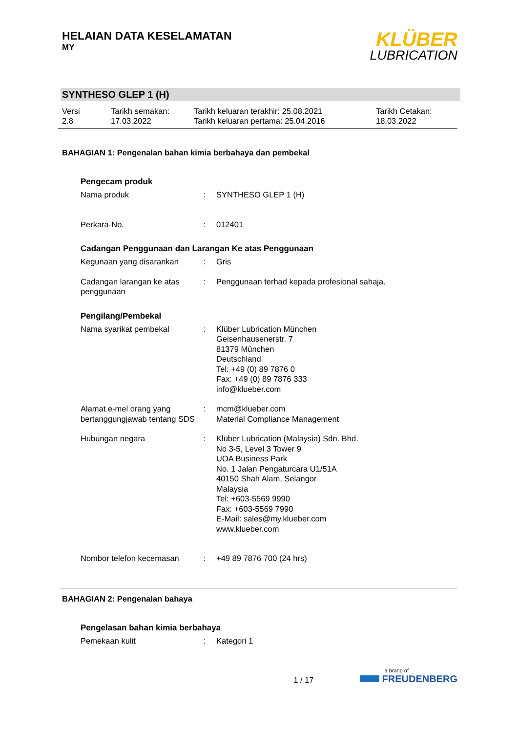HELAIAN DATA KESELAMATAN
MY
KLÜBER
LUBRICATION
SYNTHESO GLEP 1 (H)
Versi
2.8
Tarikh semakan:
17.03.2022
Tarikh keluaran terakhir: 25.08.2021
Tarikh keluaran pertama: 25.04.2016
Tarikh Cetakan:
18.03.2022
BAHAGIAN 1: Pengenalan bahan kimia berbahaya dan pembekal
Pengecam produk
Nama produk : SYNTHESO GLEP 1 (H)
Perkara-No. : 012401
Cadangan Penggunaan dan Larangan Ke atas Penggunaan
Kegunaan yang disarankan : Gris
Cadangan larangan ke atas penggunaan
: Penggunaan terhad kepada profesional sahaja.
Pengilang/Pembekal
Nama syarikat pembekal : Klüber Lubrication München
Geisenhausenerstr. 7
81379 München
Deutschland
Tel: +49 (0) 89 7876 0
Fax: +49 (0) 89 7876 333
info@klueber.com
Alamat e-mel orang yang bertanggungjawab tentang SDS
: mcm@klueber.com
Material Compliance Management
Hubungan negara : Klüber Lubrication (Malaysia) Sdn. Bhd.
No 3-5, Level 3 Tower 9
UOA Business Park
No. 1 Jalan Pengaturcara U1/51A
40150 Shah Alam, Selangor
Malaysia
Tel: +603-5569 9990
Fax: +603-5569 7990
E-Mail: sales@my.klueber.com
www.klueber.com
Nombor telefon kecemasan : +49 89 7876 700 (24 hrs)
BAHAGIAN 2: Pengenalan bahaya
Pengelasan bahan kimia berbahaya
Pemekaan kulit : Kategori 1
1 / 17
a brand of
FREUDENBERG